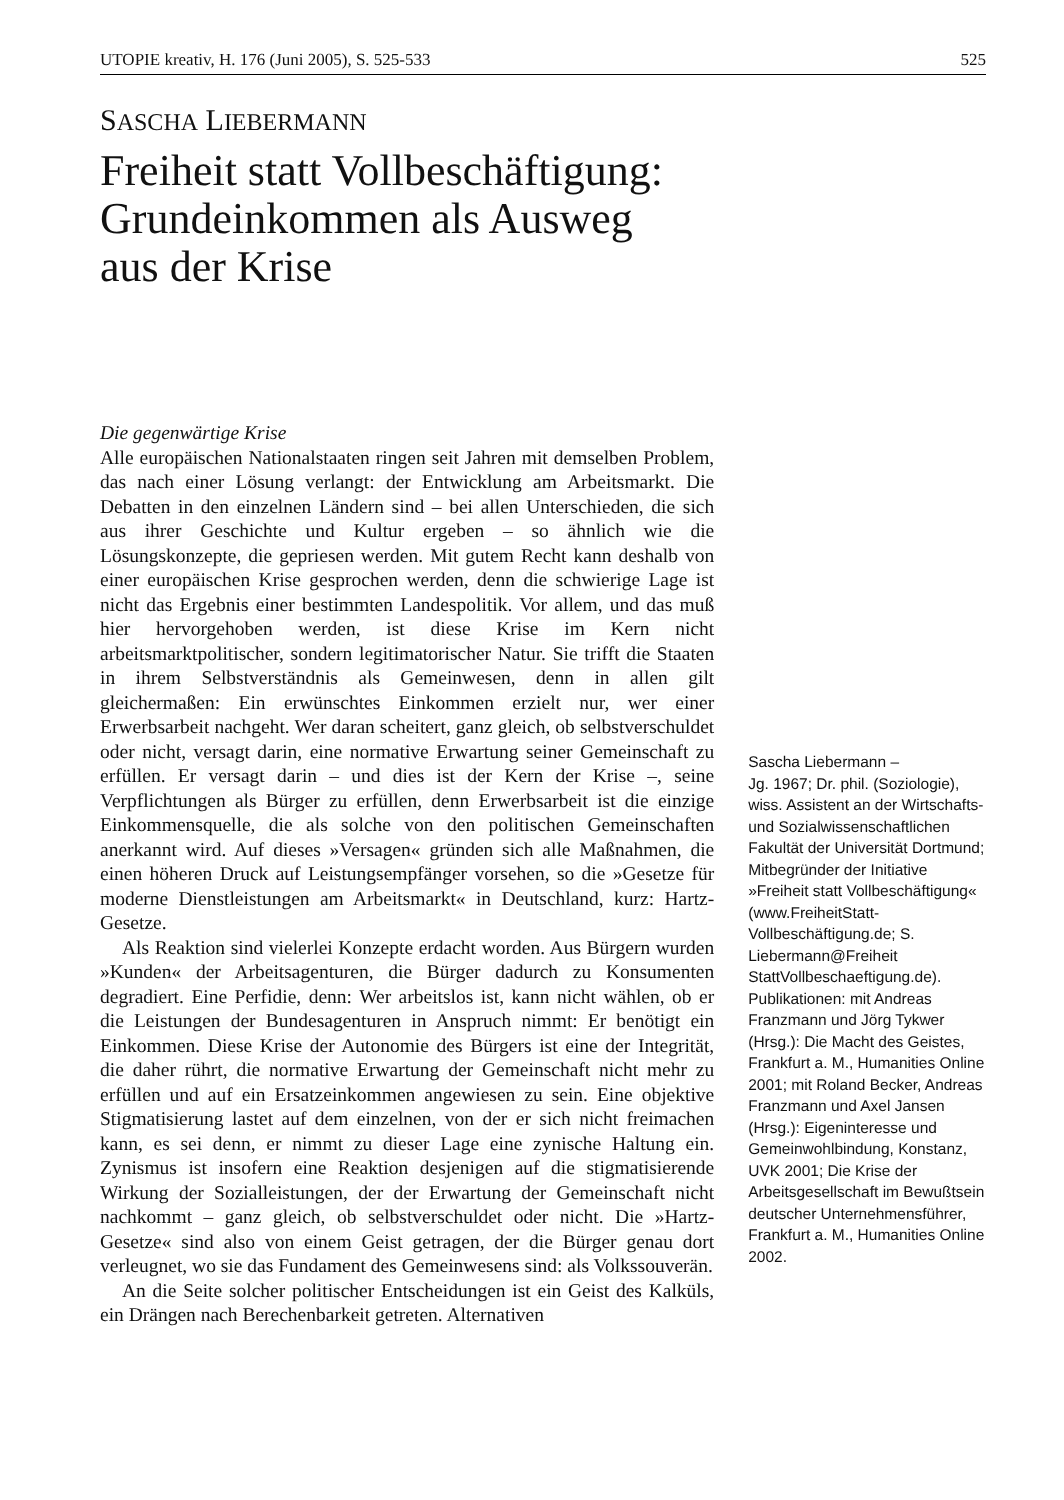UTOPIE kreativ, H. 176 (Juni 2005), S. 525-533 525
SASCHA LIEBERMANN
Freiheit statt Vollbeschäftigung:
Grundeinkommen als Ausweg
aus der Krise
Die gegenwärtige Krise
Alle europäischen Nationalstaaten ringen seit Jahren mit demselben Problem, das nach einer Lösung verlangt: der Entwicklung am Arbeitsmarkt. Die Debatten in den einzelnen Ländern sind – bei allen Unterschieden, die sich aus ihrer Geschichte und Kultur ergeben – so ähnlich wie die Lösungskonzepte, die gepriesen werden. Mit gutem Recht kann deshalb von einer europäischen Krise gesprochen werden, denn die schwierige Lage ist nicht das Ergebnis einer bestimmten Landespolitik. Vor allem, und das muß hier hervorgehoben werden, ist diese Krise im Kern nicht arbeitsmarktpolitischer, sondern legitimatorischer Natur. Sie trifft die Staaten in ihrem Selbstverständnis als Gemeinwesen, denn in allen gilt gleichermaßen: Ein erwünschtes Einkommen erzielt nur, wer einer Erwerbsarbeit nachgeht. Wer daran scheitert, ganz gleich, ob selbstverschuldet oder nicht, versagt darin, eine normative Erwartung seiner Gemeinschaft zu erfüllen. Er versagt darin – und dies ist der Kern der Krise –, seine Verpflichtungen als Bürger zu erfüllen, denn Erwerbsarbeit ist die einzige Einkommensquelle, die als solche von den politischen Gemeinschaften anerkannt wird. Auf dieses »Versagen« gründen sich alle Maßnahmen, die einen höheren Druck auf Leistungsempfänger vorsehen, so die »Gesetze für moderne Dienstleistungen am Arbeitsmarkt« in Deutschland, kurz: Hartz-Gesetze.
Als Reaktion sind vielerlei Konzepte erdacht worden. Aus Bürgern wurden »Kunden« der Arbeitsagenturen, die Bürger dadurch zu Konsumenten degradiert. Eine Perfidie, denn: Wer arbeitslos ist, kann nicht wählen, ob er die Leistungen der Bundesagenturen in Anspruch nimmt: Er benötigt ein Einkommen. Diese Krise der Autonomie des Bürgers ist eine der Integrität, die daher rührt, die normative Erwartung der Gemeinschaft nicht mehr zu erfüllen und auf ein Ersatzeinkommen angewiesen zu sein. Eine objektive Stigmatisierung lastet auf dem einzelnen, von der er sich nicht freimachen kann, es sei denn, er nimmt zu dieser Lage eine zynische Haltung ein. Zynismus ist insofern eine Reaktion desjenigen auf die stigmatisierende Wirkung der Sozialleistungen, der der Erwartung der Gemeinschaft nicht nachkommt – ganz gleich, ob selbstverschuldet oder nicht. Die »Hartz-Gesetze« sind also von einem Geist getragen, der die Bürger genau dort verleugnet, wo sie das Fundament des Gemeinwesens sind: als Volkssouverän.
An die Seite solcher politischer Entscheidungen ist ein Geist des Kalküls, ein Drängen nach Berechenbarkeit getreten. Alternativen
Sascha Liebermann –
Jg. 1967; Dr. phil. (Soziologie), wiss. Assistent an der Wirtschafts- und Sozialwissenschaftlichen Fakultät der Universität Dortmund; Mitbegründer der Initiative »Freiheit statt Vollbeschäftigung« (www.FreiheitStatt-Vollbeschäftigung.de; S. Liebermann@Freiheit StattVollbeschaeftigung.de). Publikationen: mit Andreas Franzmann und Jörg Tykwer (Hrsg.): Die Macht des Geistes, Frankfurt a. M., Humanities Online 2001; mit Roland Becker, Andreas Franzmann und Axel Jansen (Hrsg.): Eigeninteresse und Gemeinwohlbindung, Konstanz, UVK 2001; Die Krise der Arbeitsgesellschaft im Bewußtsein deutscher Unternehmensführer, Frankfurt a. M., Humanities Online 2002.